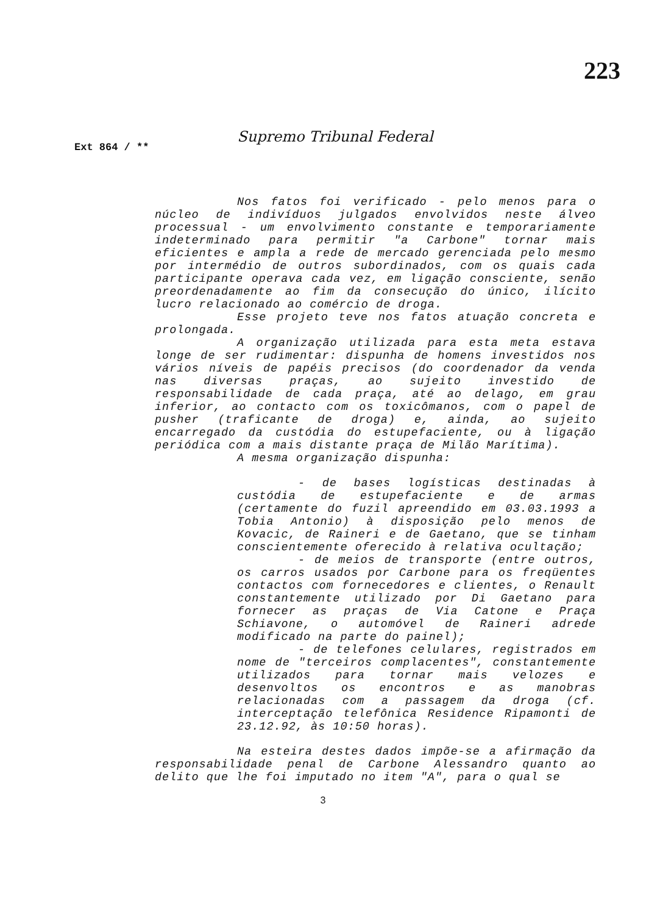223
Supremo Tribunal Federal
Ext 864 / **
Nos fatos foi verificado - pelo menos para o núcleo de indivíduos julgados envolvidos neste álveo processual - um envolvimento constante e temporariamente indeterminado para permitir "a Carbone" tornar mais eficientes e ampla a rede de mercado gerenciada pelo mesmo por intermédio de outros subordinados, com os quais cada participante operava cada vez, em ligação consciente, senão preordenadamente ao fim da consecução do único, ilícito lucro relacionado ao comércio de droga.
Esse projeto teve nos fatos atuação concreta e prolongada.
A organização utilizada para esta meta estava longe de ser rudimentar: dispunha de homens investidos nos vários níveis de papéis precisos (do coordenador da venda nas diversas praças, ao sujeito investido de responsabilidade de cada praça, até ao delago, em grau inferior, ao contacto com os toxicômanos, com o papel de pusher (traficante de droga) e, ainda, ao sujeito encarregado da custódia do estupefaciente, ou à ligação periódica com a mais distante praça de Milão Marítima).
A mesma organização dispunha:
- de bases logísticas destinadas à custódia de estupefaciente e de armas (certamente do fuzil apreendido em 03.03.1993 a Tobia Antonio) à disposição pelo menos de Kovacic, de Raineri e de Gaetano, que se tinham conscientemente oferecido à relativa ocultação;
- de meios de transporte (entre outros, os carros usados por Carbone para os freqüentes contactos com fornecedores e clientes, o Renault constantemente utilizado por Di Gaetano para fornecer as praças de Via Catone e Praça Schiavone, o automóvel de Raineri adrede modificado na parte do painel);
- de telefones celulares, registrados em nome de "terceiros complacentes", constantemente utilizados para tornar mais velozes e desenvoltos os encontros e as manobras relacionadas com a passagem da droga (cf. interceptação telefônica Residence Ripamonti de 23.12.92, às 10:50 horas).
Na esteira destes dados impõe-se a afirmação da responsabilidade penal de Carbone Alessandro quanto ao delito que lhe foi imputado no item "A", para o qual se
3